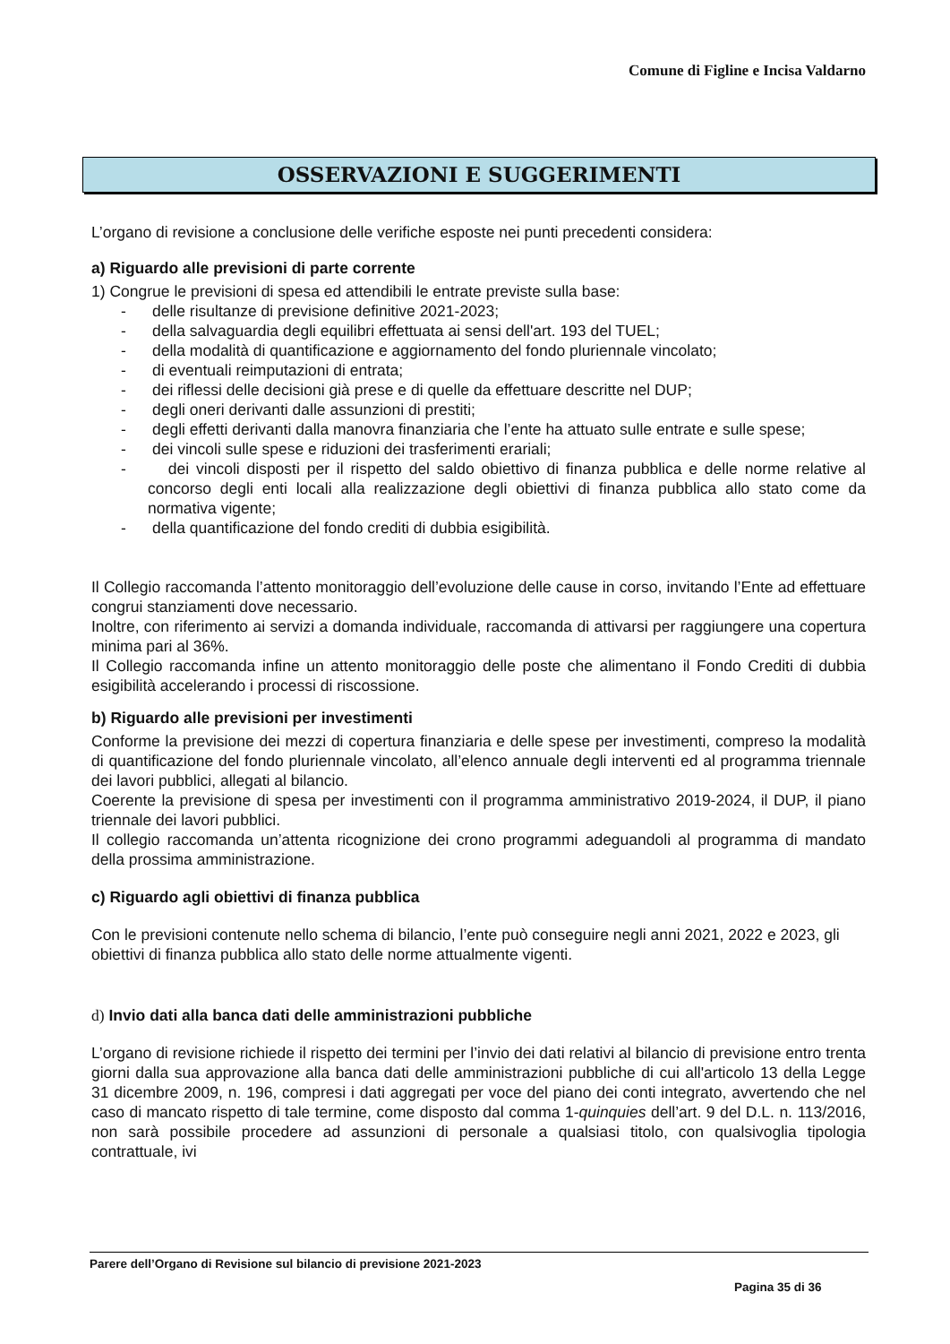Comune di Figline e Incisa Valdarno
OSSERVAZIONI E SUGGERIMENTI
L’organo di revisione a conclusione delle verifiche esposte nei punti precedenti considera:
a) Riguardo alle previsioni di parte corrente
1) Congrue le previsioni di spesa ed attendibili le entrate previste sulla base:
- delle risultanze di previsione definitive 2021-2023;
- della salvaguardia degli equilibri effettuata ai sensi dell'art. 193 del TUEL;
- della modalità di quantificazione e aggiornamento del fondo pluriennale vincolato;
- di eventuali reimputazioni di entrata;
- dei riflessi delle decisioni già prese e di quelle da effettuare descritte nel DUP;
- degli oneri derivanti dalle assunzioni di prestiti;
- degli effetti derivanti dalla manovra finanziaria che l’ente ha attuato sulle entrate e sulle spese;
- dei vincoli sulle spese e riduzioni dei trasferimenti erariali;
- dei vincoli disposti per il rispetto del saldo obiettivo di finanza pubblica e delle norme relative al concorso degli enti locali alla realizzazione degli obiettivi di finanza pubblica allo stato come da normativa vigente;
- della quantificazione del fondo crediti di dubbia esigibilità.
Il Collegio raccomanda l’attento monitoraggio dell’evoluzione delle cause in corso, invitando l’Ente ad effettuare congrui stanziamenti dove necessario.
Inoltre, con riferimento ai servizi a domanda individuale, raccomanda di attivarsi per raggiungere una copertura minima pari al 36%.
Il Collegio raccomanda infine un attento monitoraggio delle poste che alimentano il Fondo Crediti di dubbia esigibilità accelerando i processi di riscossione.
b) Riguardo alle previsioni per investimenti
Conforme la previsione dei mezzi di copertura finanziaria e delle spese per investimenti, compreso la modalità di quantificazione del fondo pluriennale vincolato, all’elenco annuale degli interventi ed al programma triennale dei lavori pubblici, allegati al bilancio.
Coerente la previsione di spesa per investimenti con il programma amministrativo 2019-2024, il DUP, il piano triennale dei lavori pubblici.
Il collegio raccomanda un’attenta ricognizione dei crono programmi adeguandoli al programma di mandato della prossima amministrazione.
c) Riguardo agli obiettivi di finanza pubblica
Con le previsioni contenute nello schema di bilancio, l’ente può conseguire negli anni 2021, 2022 e 2023, gli obiettivi di finanza pubblica allo stato delle norme attualmente vigenti.
d) Invio dati alla banca dati delle amministrazioni pubbliche
L’organo di revisione richiede il rispetto dei termini per l’invio dei dati relativi al bilancio di previsione entro trenta giorni dalla sua approvazione alla banca dati delle amministrazioni pubbliche di cui all'articolo 13 della Legge 31 dicembre 2009, n. 196, compresi i dati aggregati per voce del piano dei conti integrato, avvertendo che nel caso di mancato rispetto di tale termine, come disposto dal comma 1-quinquies dell’art. 9 del D.L. n. 113/2016, non sarà possibile procedere ad assunzioni di personale a qualsiasi titolo, con qualsivoglia tipologia contrattuale, ivi
Parere dell’Organo di Revisione sul bilancio di previsione 2021-2023
Pagina 35 di 36